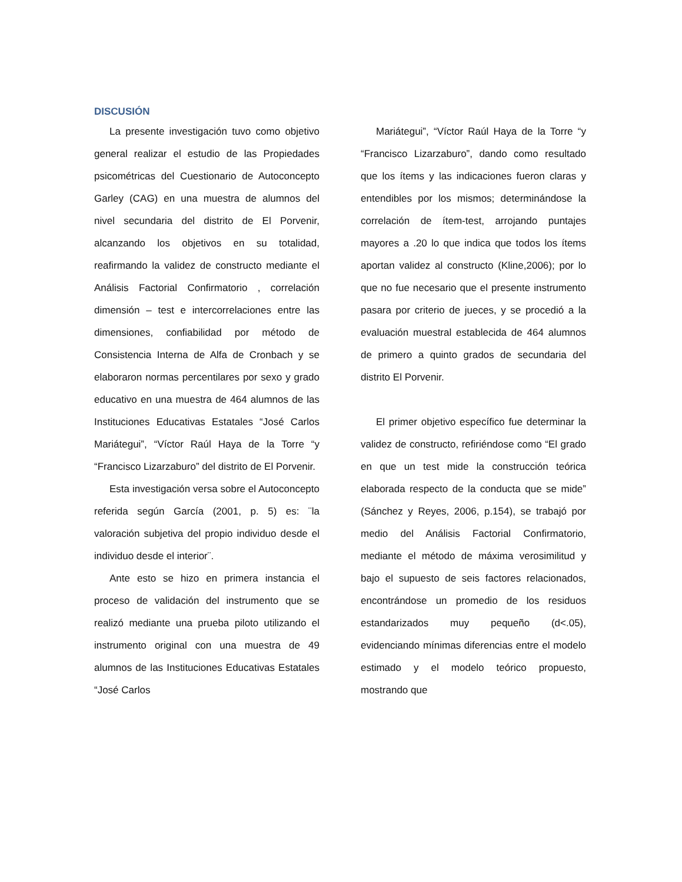DISCUSIÓN
La presente investigación tuvo como objetivo general realizar el estudio de las Propiedades psicométricas del Cuestionario de Autoconcepto Garley (CAG) en una muestra de alumnos del nivel secundaria del distrito de El Porvenir, alcanzando los objetivos en su totalidad, reafirmando la validez de constructo mediante el Análisis Factorial Confirmatorio , correlación dimensión – test e intercorrelaciones entre las dimensiones, confiabilidad por método de Consistencia Interna de Alfa de Cronbach y se elaboraron normas percentilares por sexo y grado educativo en una muestra de 464 alumnos de las Instituciones Educativas Estatales “José Carlos Mariátegui”, “Víctor Raúl Haya de la Torre “y “Francisco Lizarzaburo” del distrito de El Porvenir.
Esta investigación versa sobre el Autoconcepto referida según García (2001, p. 5) es: ¨la valoración subjetiva del propio individuo desde el individuo desde el interior¨.
Ante esto se hizo en primera instancia el proceso de validación del instrumento que se realizó mediante una prueba piloto utilizando el instrumento original con una muestra de 49 alumnos de las Instituciones Educativas Estatales “José Carlos
Mariátegui”, “Víctor Raúl Haya de la Torre “y “Francisco Lizarzaburo”, dando como resultado que los ítems y las indicaciones fueron claras y entendibles por los mismos; determinándose la correlación de ítem-test, arrojando puntajes mayores a .20 lo que indica que todos los ítems aportan validez al constructo (Kline,2006); por lo que no fue necesario que el presente instrumento pasara por criterio de jueces, y se procedió a la evaluación muestral establecida de 464 alumnos de primero a quinto grados de secundaria del distrito El Porvenir.
El primer objetivo específico fue determinar la validez de constructo, refiriéndose como “El grado en que un test mide la construcción teórica elaborada respecto de la conducta que se mide” (Sánchez y Reyes, 2006, p.154), se trabajó por medio del Análisis Factorial Confirmatorio, mediante el método de máxima verosimilitud y bajo el supuesto de seis factores relacionados, encontrándose un promedio de los residuos estandarizados muy pequeño (d<.05), evidenciando mínimas diferencias entre el modelo estimado y el modelo teórico propuesto, mostrando que